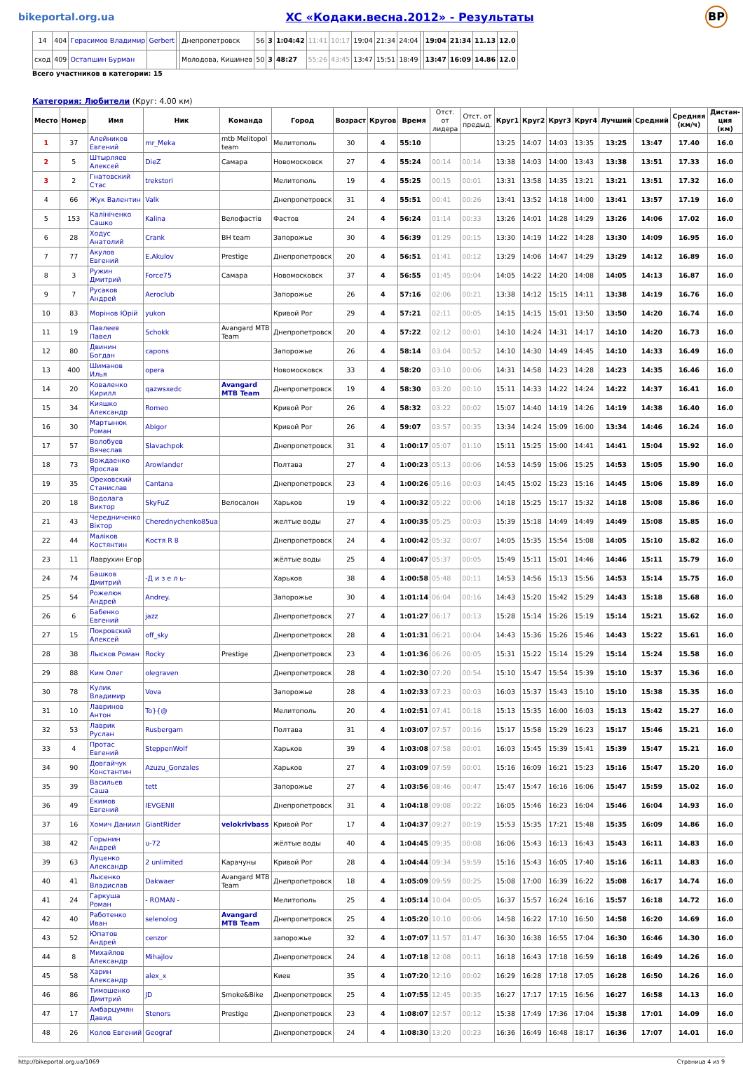bikeportal.org.ua XC «Кодаки.весна.2012» - Результаты BP
| 14 | 404 | Герасимов Владимир | Gerbert | | Днепропетровск | 56 | 3 | 1:04:42 | 11:41 | 10:17 | 19:04 | 21:34 | 24:04 | | 19:04 | 21:34 | 11.13 | 12.0 |
| сход | 409 | Остапшин Бурман | | | Молодова, Кишинев | 50 | 3 | 48:27 | 55:26 | 43:45 | 13:47 | 15:51 | 18:49 | | 13:47 | 16:09 | 14.86 | 12.0 |
Всего участников в категории: 15
Категория: Любители (Круг: 4.00 км)
| Место | Номер | Имя | Ник | Команда | Город | Возраст | Кругов | Время | Отст. от лидера | Отст. от предыд. | Круг1 | Круг2 | Круг3 | Круг4 | Лучший | Средний | Средняя (км/ч) | Дистан-ция (км) |
| --- | --- | --- | --- | --- | --- | --- | --- | --- | --- | --- | --- | --- | --- | --- | --- | --- | --- | --- |
| 1 | 37 | Алейников Евгений | mr_Meka | mtb Melitopol team | Мелитополь | 30 | 4 | 55:10 | | | 13:25 | 14:07 | 14:03 | 13:35 | 13:25 | 13:47 | 17.40 | 16.0 |
| 2 | 5 | Штырляев Алексей | DieZ | Самара | Новомосковск | 27 | 4 | 55:24 | 00:14 | 00:14 | 13:38 | 14:03 | 14:00 | 13:43 | 13:38 | 13:51 | 17.33 | 16.0 |
| 3 | 2 | Гнатовский Стас | trekstori | | Мелитополь | 19 | 4 | 55:25 | 00:15 | 00:01 | 13:31 | 13:58 | 14:35 | 13:21 | 13:21 | 13:51 | 17.32 | 16.0 |
| 4 | 66 | Жук Валентин | Valk | | Днепропетровск | 31 | 4 | 55:51 | 00:41 | 00:26 | 13:41 | 13:52 | 14:18 | 14:00 | 13:41 | 13:57 | 17.19 | 16.0 |
| 5 | 153 | Калініченко Сашко | Kalina | Велофастів | Фастов | 24 | 4 | 56:24 | 01:14 | 00:33 | 13:26 | 14:01 | 14:28 | 14:29 | 13:26 | 14:06 | 17.02 | 16.0 |
| 6 | 28 | Ходус Анатолий | Crank | BH team | Запорожье | 30 | 4 | 56:39 | 01:29 | 00:15 | 13:30 | 14:19 | 14:22 | 14:28 | 13:30 | 14:09 | 16.95 | 16.0 |
| 7 | 77 | Акулов Евгений | E.Akulov | Prestige | Днепропетровск | 20 | 4 | 56:51 | 01:41 | 00:12 | 13:29 | 14:06 | 14:47 | 14:29 | 13:29 | 14:12 | 16.89 | 16.0 |
| 8 | 3 | Ружин Дмитрий | Force75 | Самара | Новомосковск | 37 | 4 | 56:55 | 01:45 | 00:04 | 14:05 | 14:22 | 14:20 | 14:08 | 14:05 | 14:13 | 16.87 | 16.0 |
| 9 | 7 | Русаков Андрей | Aeroclub | | Запорожье | 26 | 4 | 57:16 | 02:06 | 00:21 | 13:38 | 14:12 | 15:15 | 14:11 | 13:38 | 14:19 | 16.76 | 16.0 |
| 10 | 83 | Морінов Юрій | yukon | | Кривой Рог | 29 | 4 | 57:21 | 02:11 | 00:05 | 14:15 | 14:15 | 15:01 | 13:50 | 13:50 | 14:20 | 16.74 | 16.0 |
| 11 | 19 | Павлеев Павел | Schokk | Avangard MTB Team | Днепропетровск | 20 | 4 | 57:22 | 02:12 | 00:01 | 14:10 | 14:24 | 14:31 | 14:17 | 14:10 | 14:20 | 16.73 | 16.0 |
| 12 | 80 | Двинин Богдан | capons | | Запорожье | 26 | 4 | 58:14 | 03:04 | 00:52 | 14:10 | 14:30 | 14:49 | 14:45 | 14:10 | 14:33 | 16.49 | 16.0 |
| 13 | 400 | Шиманов Илья | opera | | Новомосковск | 33 | 4 | 58:20 | 03:10 | 00:06 | 14:31 | 14:58 | 14:23 | 14:28 | 14:23 | 14:35 | 16.46 | 16.0 |
| 14 | 20 | Коваленко Кирилл | qazwsxedc | Avangard MTB Team | Днепропетровск | 19 | 4 | 58:30 | 03:20 | 00:10 | 15:11 | 14:33 | 14:22 | 14:24 | 14:22 | 14:37 | 16.41 | 16.0 |
| 15 | 34 | Кияшко Александр | Romeo | | Кривой Рог | 26 | 4 | 58:32 | 03:22 | 00:02 | 15:07 | 14:40 | 14:19 | 14:26 | 14:19 | 14:38 | 16.40 | 16.0 |
| 16 | 30 | Мартынюк Роман | Abigor | | Кривой Рог | 26 | 4 | 59:07 | 03:57 | 00:35 | 13:34 | 14:24 | 15:09 | 16:00 | 13:34 | 14:46 | 16.24 | 16.0 |
| 17 | 57 | Волобуев Вячеслав | Slavachpok | | Днепропетровск | 31 | 4 | 1:00:17 | 05:07 | 01:10 | 15:11 | 15:25 | 15:00 | 14:41 | 14:41 | 15:04 | 15.92 | 16.0 |
| 18 | 73 | Вождаенко Ярослав | Arowlander | | Полтава | 27 | 4 | 1:00:23 | 05:13 | 00:06 | 14:53 | 14:59 | 15:06 | 15:25 | 14:53 | 15:05 | 15.90 | 16.0 |
| 19 | 35 | Ореховский Станислав | Cantana | | Днепропетровск | 23 | 4 | 1:00:26 | 05:16 | 00:03 | 14:45 | 15:02 | 15:23 | 15:16 | 14:45 | 15:06 | 15.89 | 16.0 |
| 20 | 18 | Водолага Виктор | SkyFuZ | Велосалон | Харьков | 19 | 4 | 1:00:32 | 05:22 | 00:06 | 14:18 | 15:25 | 15:17 | 15:32 | 14:18 | 15:08 | 15.86 | 16.0 |
| 21 | 43 | Чередниченко Віктор | Cherednychenko85ua | | желтые воды | 27 | 4 | 1:00:35 | 05:25 | 00:03 | 15:39 | 15:18 | 14:49 | 14:49 | 14:49 | 15:08 | 15.85 | 16.0 |
| 22 | 44 | Маліков Костянтин | Костя R 8 | | Днепропетровск | 24 | 4 | 1:00:42 | 05:32 | 00:07 | 14:05 | 15:35 | 15:54 | 15:08 | 14:05 | 15:10 | 15.82 | 16.0 |
| 23 | 11 | Лаврухин Егор | | | жёлтые воды | 25 | 4 | 1:00:47 | 05:37 | 00:05 | 15:49 | 15:11 | 15:01 | 14:46 | 14:46 | 15:11 | 15.79 | 16.0 |
| 24 | 74 | Башков Дмитрий | -Д и з е л ь- | | Харьков | 38 | 4 | 1:00:58 | 05:48 | 00:11 | 14:53 | 14:56 | 15:13 | 15:56 | 14:53 | 15:14 | 15.75 | 16.0 |
| 25 | 54 | Рожелюк Андрей | Andrey. | | Запорожье | 30 | 4 | 1:01:14 | 06:04 | 00:16 | 14:43 | 15:20 | 15:42 | 15:29 | 14:43 | 15:18 | 15.68 | 16.0 |
| 26 | 6 | Бабенко Евгений | jazz | | Днепропетровск | 27 | 4 | 1:01:27 | 06:17 | 00:13 | 15:28 | 15:14 | 15:26 | 15:19 | 15:14 | 15:21 | 15.62 | 16.0 |
| 27 | 15 | Покровский Алексей | off_sky | | Днепропетровск | 28 | 4 | 1:01:31 | 06:21 | 00:04 | 14:43 | 15:36 | 15:26 | 15:46 | 14:43 | 15:22 | 15.61 | 16.0 |
| 28 | 38 | Лысков Роман | Rocky | Prestige | Днепропетровск | 23 | 4 | 1:01:36 | 06:26 | 00:05 | 15:31 | 15:22 | 15:14 | 15:29 | 15:14 | 15:24 | 15.58 | 16.0 |
| 29 | 88 | Ким Олег | olegraven | | Днепропетровск | 28 | 4 | 1:02:30 | 07:20 | 00:54 | 15:10 | 15:47 | 15:54 | 15:39 | 15:10 | 15:37 | 15.36 | 16.0 |
| 30 | 78 | Кулик Владимир | Vova | | Запорожье | 28 | 4 | 1:02:33 | 07:23 | 00:03 | 16:03 | 15:37 | 15:43 | 15:10 | 15:10 | 15:38 | 15.35 | 16.0 |
| 31 | 10 | Лавринов Антон | To}{@ | | Мелитополь | 20 | 4 | 1:02:51 | 07:41 | 00:18 | 15:13 | 15:35 | 16:00 | 16:03 | 15:13 | 15:42 | 15.27 | 16.0 |
| 32 | 53 | Лаврик Руслан | Rusbergam | | Полтава | 31 | 4 | 1:03:07 | 07:57 | 00:16 | 15:17 | 15:58 | 15:29 | 16:23 | 15:17 | 15:46 | 15.21 | 16.0 |
| 33 | 4 | Протас Евгений | SteppenWolf | | Харьков | 39 | 4 | 1:03:08 | 07:58 | 00:01 | 16:03 | 15:45 | 15:39 | 15:41 | 15:39 | 15:47 | 15.21 | 16.0 |
| 34 | 90 | Довгайчук Константин | Azuzu_Gonzales | | Харьков | 27 | 4 | 1:03:09 | 07:59 | 00:01 | 15:16 | 16:09 | 16:21 | 15:23 | 15:16 | 15:47 | 15.20 | 16.0 |
| 35 | 39 | Васильев Саша | tett | | Запорожье | 27 | 4 | 1:03:56 | 08:46 | 00:47 | 15:47 | 15:47 | 16:16 | 16:06 | 15:47 | 15:59 | 15.02 | 16.0 |
| 36 | 49 | Екимов Евгений | IEVGENII | | Днепропетровск | 31 | 4 | 1:04:18 | 09:08 | 00:22 | 16:05 | 15:46 | 16:23 | 16:04 | 15:46 | 16:04 | 14.93 | 16.0 |
| 37 | 16 | Хомич Даниил | GiantRider | velokrivbass | Кривой Рог | 17 | 4 | 1:04:37 | 09:27 | 00:19 | 15:53 | 15:35 | 17:21 | 15:48 | 15:35 | 16:09 | 14.86 | 16.0 |
| 38 | 42 | Горынин Андрей | u-72 | | жёлтые воды | 40 | 4 | 1:04:45 | 09:35 | 00:08 | 16:06 | 15:43 | 16:13 | 16:43 | 15:43 | 16:11 | 14.83 | 16.0 |
| 39 | 63 | Луценко Александр | 2 unlimited | Карачуны | Кривой Рог | 28 | 4 | 1:04:44 | 09:34 | 59:59 | 15:16 | 15:43 | 16:05 | 17:40 | 15:16 | 16:11 | 14.83 | 16.0 |
| 40 | 41 | Лысенко Владислав | Dakwaer | Avangard MTB Team | Днепропетровск | 18 | 4 | 1:05:09 | 09:59 | 00:25 | 15:08 | 17:00 | 16:39 | 16:22 | 15:08 | 16:17 | 14.74 | 16.0 |
| 41 | 24 | Гаркуша Роман | - ROMAN - | | Мелитополь | 25 | 4 | 1:05:14 | 10:04 | 00:05 | 16:37 | 15:57 | 16:24 | 16:16 | 15:57 | 16:18 | 14.72 | 16.0 |
| 42 | 40 | Работенко Иван | selenolog | Avangard MTB Team | Днепропетровск | 25 | 4 | 1:05:20 | 10:10 | 00:06 | 14:58 | 16:22 | 17:10 | 16:50 | 14:58 | 16:20 | 14.69 | 16.0 |
| 43 | 52 | Юпатов Андрей | cenzor | | запорожье | 32 | 4 | 1:07:07 | 11:57 | 01:47 | 16:30 | 16:38 | 16:55 | 17:04 | 16:30 | 16:46 | 14.30 | 16.0 |
| 44 | 8 | Михайлов Александр | Mihajlov | | Днепропетровск | 24 | 4 | 1:07:18 | 12:08 | 00:11 | 16:18 | 16:43 | 17:18 | 16:59 | 16:18 | 16:49 | 14.26 | 16.0 |
| 45 | 58 | Харин Александр | alex_x | | Киев | 35 | 4 | 1:07:20 | 12:10 | 00:02 | 16:29 | 16:28 | 17:18 | 17:05 | 16:28 | 16:50 | 14.26 | 16.0 |
| 46 | 86 | Тимошенко Дмитрий | JD | Smoke&Bike | Днепропетровск | 25 | 4 | 1:07:55 | 12:45 | 00:35 | 16:27 | 17:17 | 17:15 | 16:56 | 16:27 | 16:58 | 14.13 | 16.0 |
| 47 | 17 | Амбарцумян Давид | Stenors | Prestige | Днепропетровск | 23 | 4 | 1:08:07 | 12:57 | 00:12 | 15:38 | 17:49 | 17:36 | 17:04 | 15:38 | 17:01 | 14.09 | 16.0 |
| 48 | 26 | Колов Евгений | Geograf | | Днепропетровск | 24 | 4 | 1:08:30 | 13:20 | 00:23 | 16:36 | 16:49 | 16:48 | 18:17 | 16:36 | 17:07 | 14.01 | 16.0 |
http://bikeportal.org.ua/1069 Страница 4 из 9